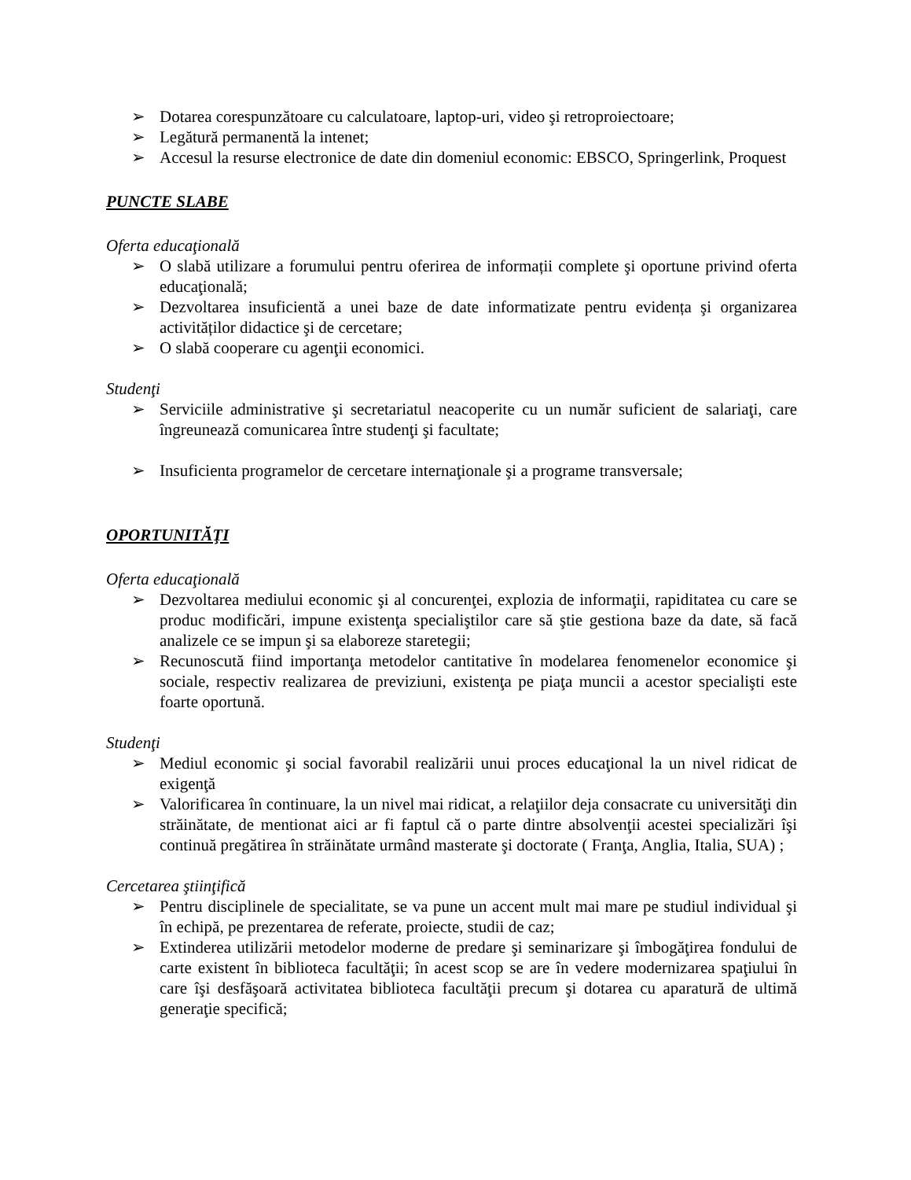➢ Dotarea corespunzătoare cu calculatoare, laptop-uri, video şi retroproiectoare;
➢ Legătură permanentă la intenet;
➢ Accesul la resurse electronice de date din domeniul economic: EBSCO, Springerlink, Proquest
PUNCTE SLABE
Oferta educaţională
➢ O slabă utilizare a forumului pentru oferirea de informații complete şi oportune privind oferta educaţională;
➢ Dezvoltarea insuficientă a unei baze de date informatizate pentru evidența şi organizarea activităților didactice şi de cercetare;
➢ O slabă cooperare cu agenţii economici.
Studenţi
➢ Serviciile administrative şi secretariatul neacoperite cu un număr suficient de salariaţi, care îngreunează comunicarea între studenţi şi facultate;
➢ Insuficienta programelor de cercetare internaţionale şi a programe transversale;
OPORTUNITĂŢI
Oferta educaţională
➢ Dezvoltarea mediului economic şi al concurenţei, explozia de informaţii, rapiditatea cu care se produc modificări, impune existenţa specialiştilor care să ştie gestiona baze da date, să facă analizele ce se impun şi sa elaboreze staretegii;
➢ Recunoscută fiind importanţa metodelor cantitative în modelarea fenomenelor economice şi sociale, respectiv realizarea de previziuni, existenţa pe piaţa muncii a acestor specialişti este foarte oportună.
Studenţi
➢ Mediul economic şi social favorabil realizării unui proces educaţional la un nivel ridicat de exigenţă
➢ Valorificarea în continuare, la un nivel mai ridicat, a relaţiilor deja consacrate cu universităţi din străinătate, de mentionat aici ar fi faptul că o parte dintre absolvenţii acestei specializări îşi continuă pregătirea în străinătate urmând masterate şi doctorate ( Franţa, Anglia, Italia, SUA) ;
Cercetarea ştiinţifică
➢ Pentru disciplinele de specialitate, se va pune un accent mult mai mare pe studiul individual şi în echipă, pe prezentarea de referate, proiecte, studii de caz;
➢ Extinderea utilizării metodelor moderne de predare şi seminarizare şi îmbogăţirea fondului de carte existent în biblioteca facultăţii; în acest scop se are în vedere modernizarea spaţiului în care îşi desfăşoară activitatea biblioteca facultăţii precum şi dotarea cu aparatură de ultimă generaţie specifică;